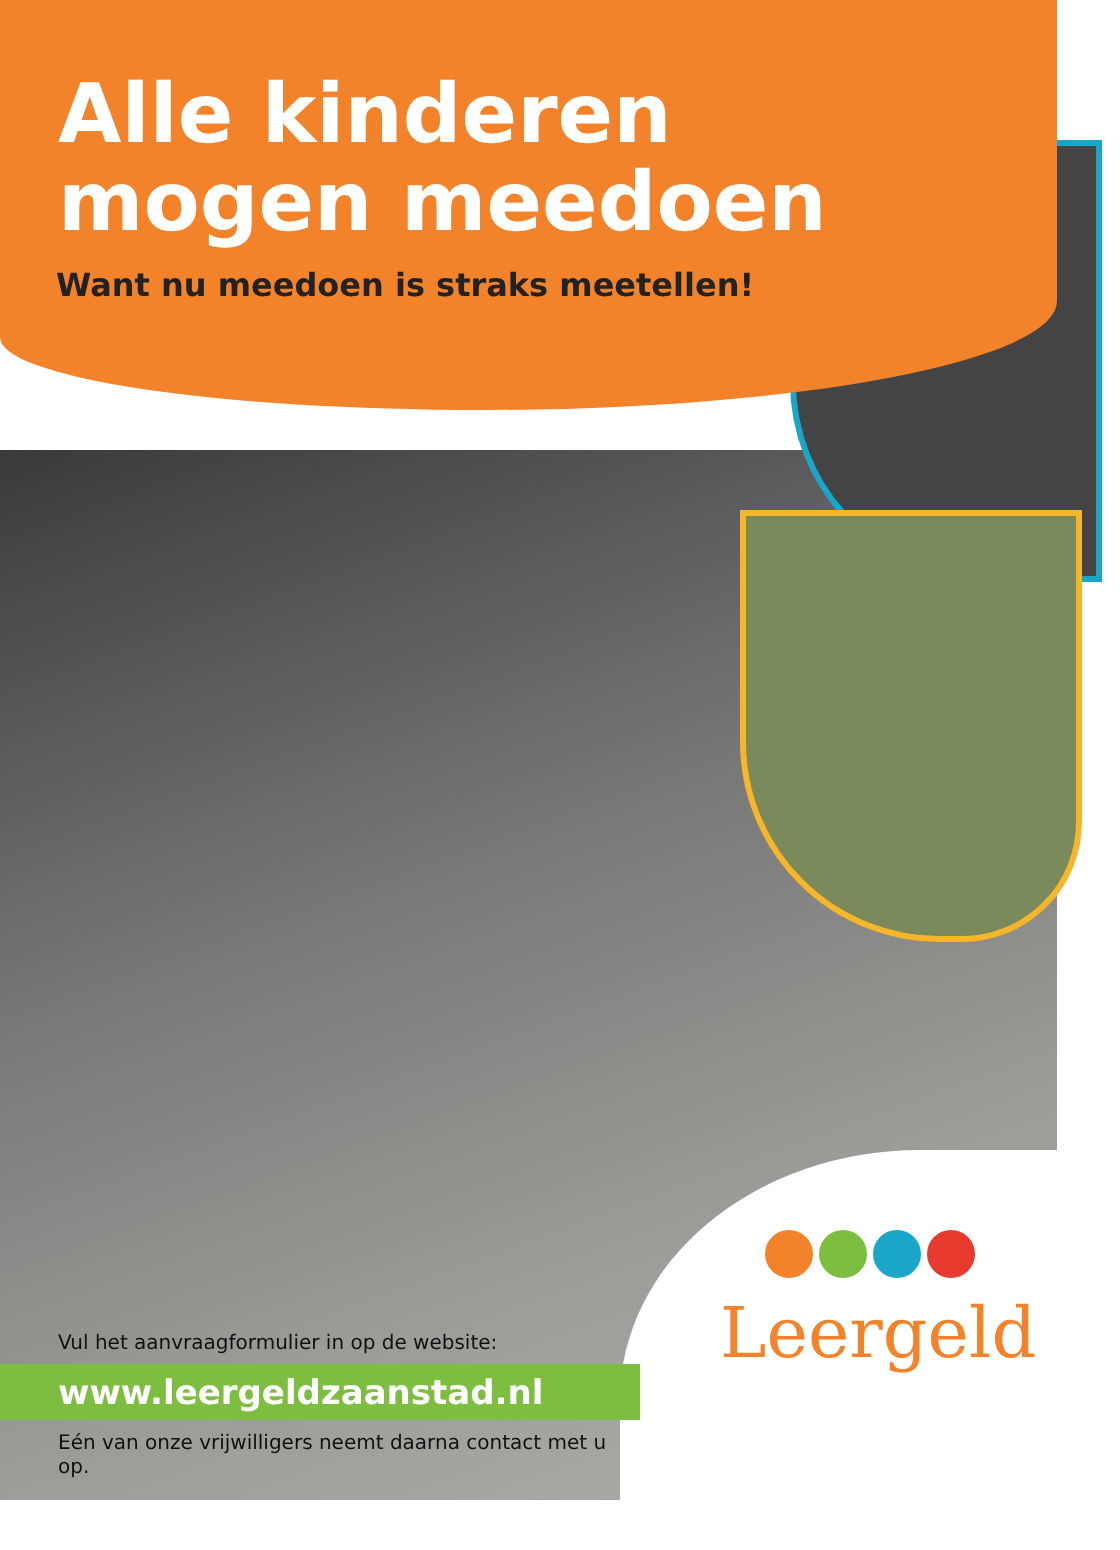Alle kinderen
mogen meedoen
Want nu meedoen is straks meetellen!
Vul het aanvraagformulier in op de website:
www.leergeldzaanstad.nl
Eén van onze vrijwilligers neemt daarna contact met u op.
Leergeld